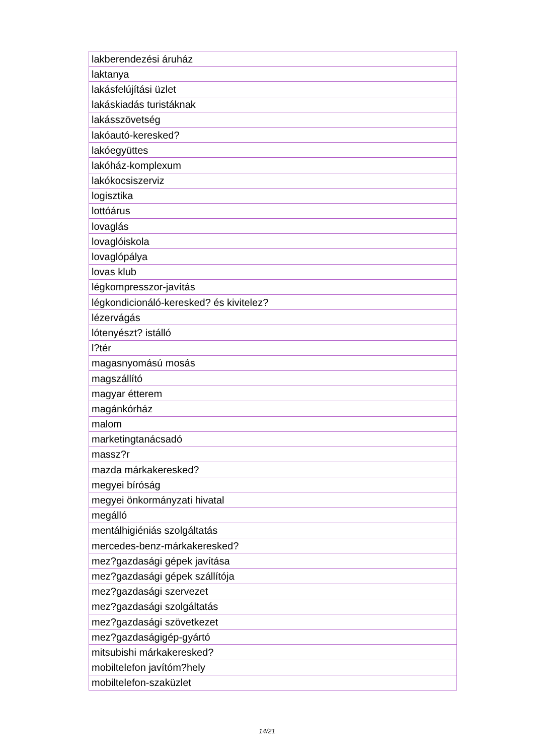| lakberendezési áruház |
| laktanya |
| lakásfelújítási üzlet |
| lakáskiadás turistáknak |
| lakásszövetség |
| lakóautó-keresked? |
| lakóegyüttes |
| lakóház-komplexum |
| lakókocsiszerviz |
| logisztika |
| lottóárus |
| lovaglás |
| lovaglóiskola |
| lovaglópálya |
| lovas klub |
| légkompresszor-javítás |
| légkondicionáló-keresked? és kivitelez? |
| lézervágás |
| lótenyészt? istálló |
| l?tér |
| magasnyomású mosás |
| magszállító |
| magyar étterem |
| magánkórház |
| malom |
| marketingtanácsadó |
| massz?r |
| mazda márkakeresked? |
| megyei bíróság |
| megyei önkormányzati hivatal |
| megálló |
| mentálhigiéniás szolgáltatás |
| mercedes-benz-márkakeresked? |
| mez?gazdasági gépek javítása |
| mez?gazdasági gépek szállítója |
| mez?gazdasági szervezet |
| mez?gazdasági szolgáltatás |
| mez?gazdasági szövetkezet |
| mez?gazdaságigép-gyártó |
| mitsubishi márkakeresked? |
| mobiltelefon javítóm?hely |
| mobiltelefon-szaküzlet |
14/21